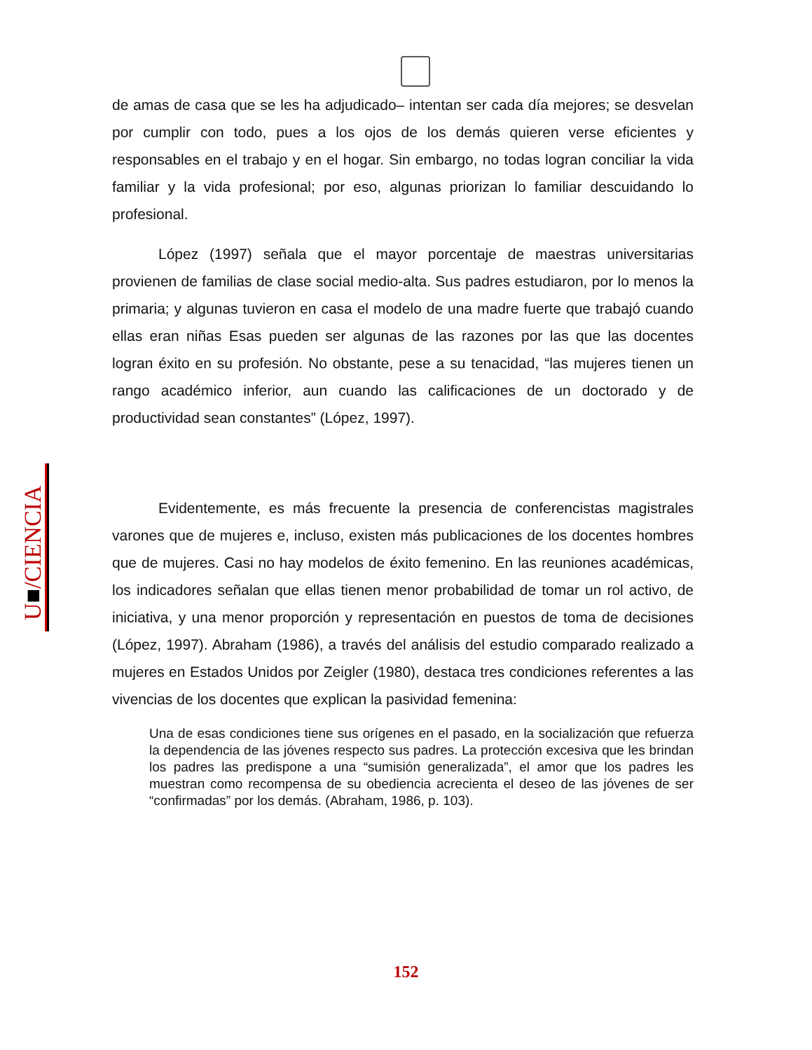U■/CIENCIA
de amas de casa que se les ha adjudicado– intentan ser cada día mejores; se desvelan por cumplir con todo, pues a los ojos de los demás quieren verse eficientes y responsables en el trabajo y en el hogar. Sin embargo, no todas logran conciliar la vida familiar y la vida profesional; por eso, algunas priorizan lo familiar descuidando lo profesional.
López (1997) señala que el mayor porcentaje de maestras universitarias provienen de familias de clase social medio-alta. Sus padres estudiaron, por lo menos la primaria; y algunas tuvieron en casa el modelo de una madre fuerte que trabajó cuando ellas eran niñas Esas pueden ser algunas de las razones por las que las docentes logran éxito en su profesión. No obstante, pese a su tenacidad, “las mujeres tienen un rango académico inferior, aun cuando las calificaciones de un doctorado y de productividad sean constantes” (López, 1997).
Evidentemente, es más frecuente la presencia de conferencistas magistrales varones que de mujeres e, incluso, existen más publicaciones de los docentes hombres que de mujeres. Casi no hay modelos de éxito femenino. En las reuniones académicas, los indicadores señalan que ellas tienen menor probabilidad de tomar un rol activo, de iniciativa, y una menor proporción y representación en puestos de toma de decisiones (López, 1997). Abraham (1986), a través del análisis del estudio comparado realizado a mujeres en Estados Unidos por Zeigler (1980), destaca tres condiciones referentes a las vivencias de los docentes que explican la pasividad femenina:
Una de esas condiciones tiene sus orígenes en el pasado, en la socialización que refuerza la dependencia de las jóvenes respecto sus padres. La protección excesiva que les brindan los padres las predispone a una “sumisión generalizada”, el amor que los padres les muestran como recompensa de su obediencia acrecienta el deseo de las jóvenes de ser “confirmadas” por los demás. (Abraham, 1986, p. 103).
152